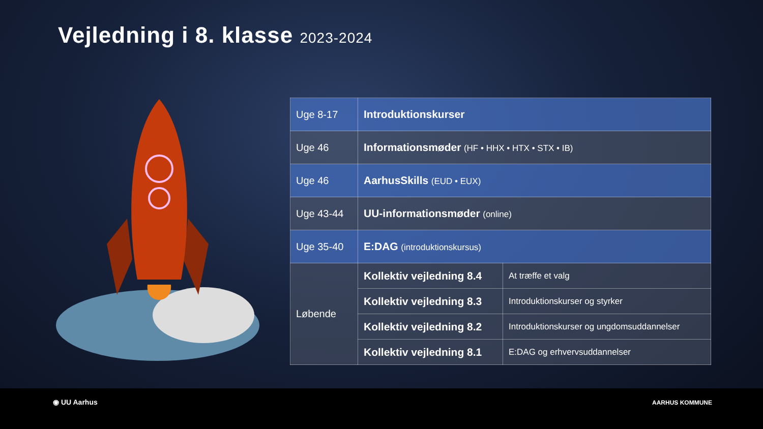Vejledning i 8. klasse 2023-2024
| Uge 8-17 | Introduktionskurser | |
| Uge 46 | Informationsmøder (HF • HHX • HTX • STX • IB) | |
| Uge 46 | AarhusSkills (EUD • EUX) | |
| Uge 43-44 | UU-informationsmøder (online) | |
| Uge 35-40 | E:DAG (introduktionskursus) | |
| Løbende | Kollektiv vejledning 8.4 | At træffe et valg |
| | Kollektiv vejledning 8.3 | Introduktionskurser og styrker |
| | Kollektiv vejledning 8.2 | Introduktionskurser og ungdomsuddannelser |
| | Kollektiv vejledning 8.1 | E:DAG og erhvervsuddannelser |
◉ UU Aarhus AARHUS KOMMUNE